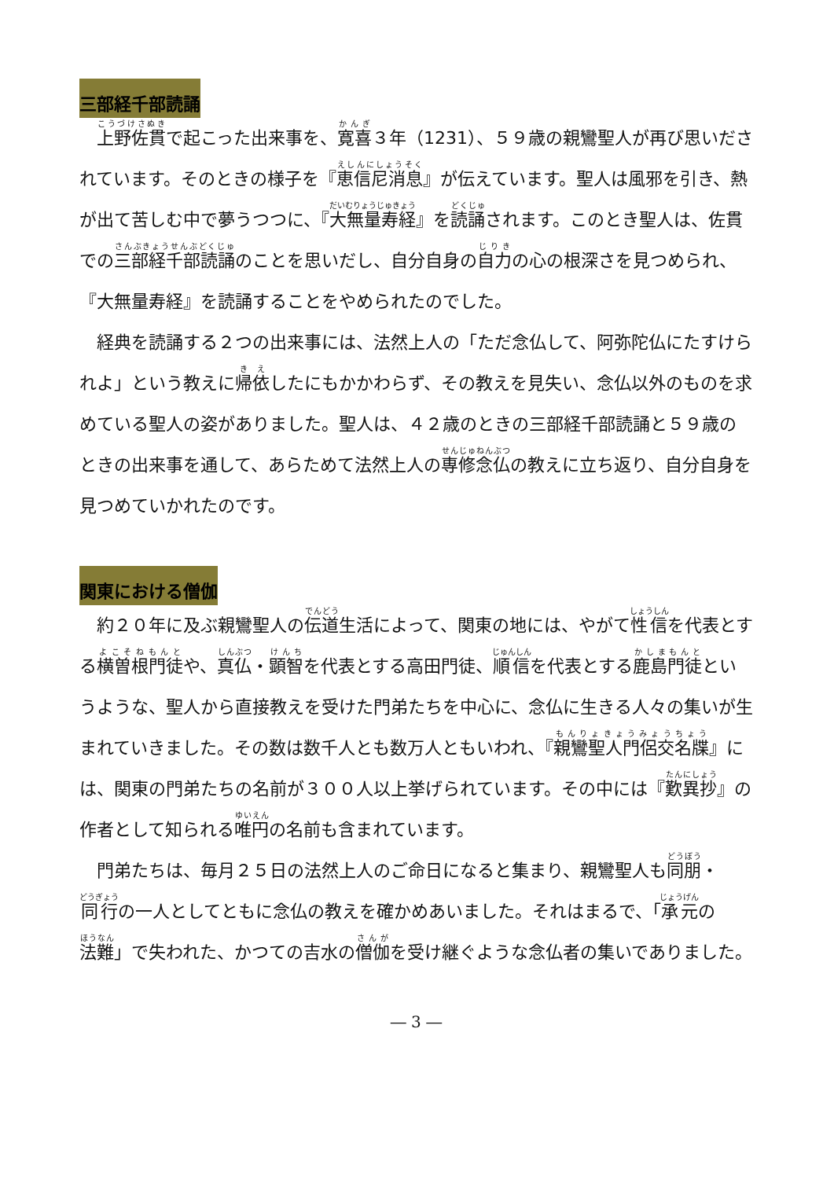三部経千部読誦
上野佐貫で起こった出来事を、寛喜３年（1231）、５９歳の親鸞聖人が再び思いだされています。そのときの様子を『恵信尼消息』が伝えています。聖人は風邪を引き、熱が出て苦しむ中で夢うつつに、『大無量寿経』を読誦されます。このとき聖人は、佐貫での三部経千部読誦のことを思いだし、自分自身の自力の心の根深さを見つめられ、『大無量寿経』を読誦することをやめられたのでした。
経典を読誦する２つの出来事には、法然上人の「ただ念仏して、阿弥陀仏にたすけられよ」という教えに帰依したにもかかわらず、その教えを見失い、念仏以外のものを求めている聖人の姿がありました。聖人は、４２歳のときの三部経千部読誦と５９歳のときの出来事を通して、あらためて法然上人の専修念仏の教えに立ち返り、自分自身を見つめていかれたのです。
関東における僧伽
約２０年に及ぶ親鸞聖人の伝道生活によって、関東の地には、やがて性信を代表とする横曽根門徒や、真仏・顕智を代表とする高田門徒、順信を代表とする鹿島門徒というような、聖人から直接教えを受けた門弟たちを中心に、念仏に生きる人々の集いが生まれていきました。その数は数千人とも数万人ともいわれ、『親鸞聖人門侶交名牒』には、関東の門弟たちの名前が３００人以上挙げられています。その中には『歎異抄』の作者として知られる唯円の名前も含まれています。
門弟たちは、毎月２５日の法然上人のご命日になると集まり、親鸞聖人も同朋・同行の一人としてともに念仏の教えを確かめあいました。それはまるで、「承元の法難」で失われた、かつての吉水の僧伽を受け継ぐような念仏者の集いでありました。
― 3 ―